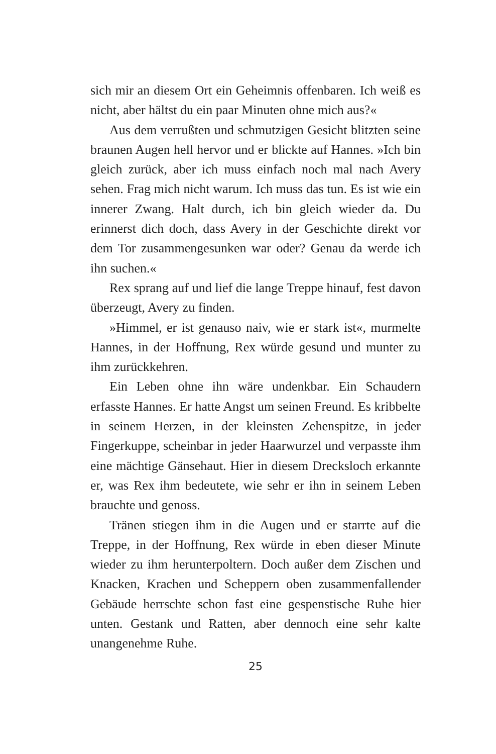sich mir an diesem Ort ein Geheimnis offenbaren. Ich weiß es nicht, aber hältst du ein paar Minuten ohne mich aus?«
Aus dem verrußten und schmutzigen Gesicht blitzten seine braunen Augen hell hervor und er blickte auf Hannes. »Ich bin gleich zurück, aber ich muss einfach noch mal nach Avery sehen. Frag mich nicht warum. Ich muss das tun. Es ist wie ein innerer Zwang. Halt durch, ich bin gleich wieder da. Du erinnerst dich doch, dass Avery in der Geschichte direkt vor dem Tor zusammengesunken war oder? Genau da werde ich ihn suchen.«
Rex sprang auf und lief die lange Treppe hinauf, fest davon überzeugt, Avery zu finden.
»Himmel, er ist genauso naiv, wie er stark ist«, murmelte Hannes, in der Hoffnung, Rex würde gesund und munter zu ihm zurückkehren.
Ein Leben ohne ihn wäre undenkbar. Ein Schaudern erfasste Hannes. Er hatte Angst um seinen Freund. Es kribbelte in seinem Herzen, in der kleinsten Zehenspitze, in jeder Fingerkuppe, scheinbar in jeder Haarwurzel und verpasste ihm eine mächtige Gänsehaut. Hier in diesem Drecksloch erkannte er, was Rex ihm bedeutete, wie sehr er ihn in seinem Leben brauchte und genoss.
Tränen stiegen ihm in die Augen und er starrte auf die Treppe, in der Hoffnung, Rex würde in eben dieser Minute wieder zu ihm herunterpoltern. Doch außer dem Zischen und Knacken, Krachen und Scheppern oben zusammenfallender Gebäude herrschte schon fast eine gespenstische Ruhe hier unten. Gestank und Ratten, aber dennoch eine sehr kalte unangenehme Ruhe.
25